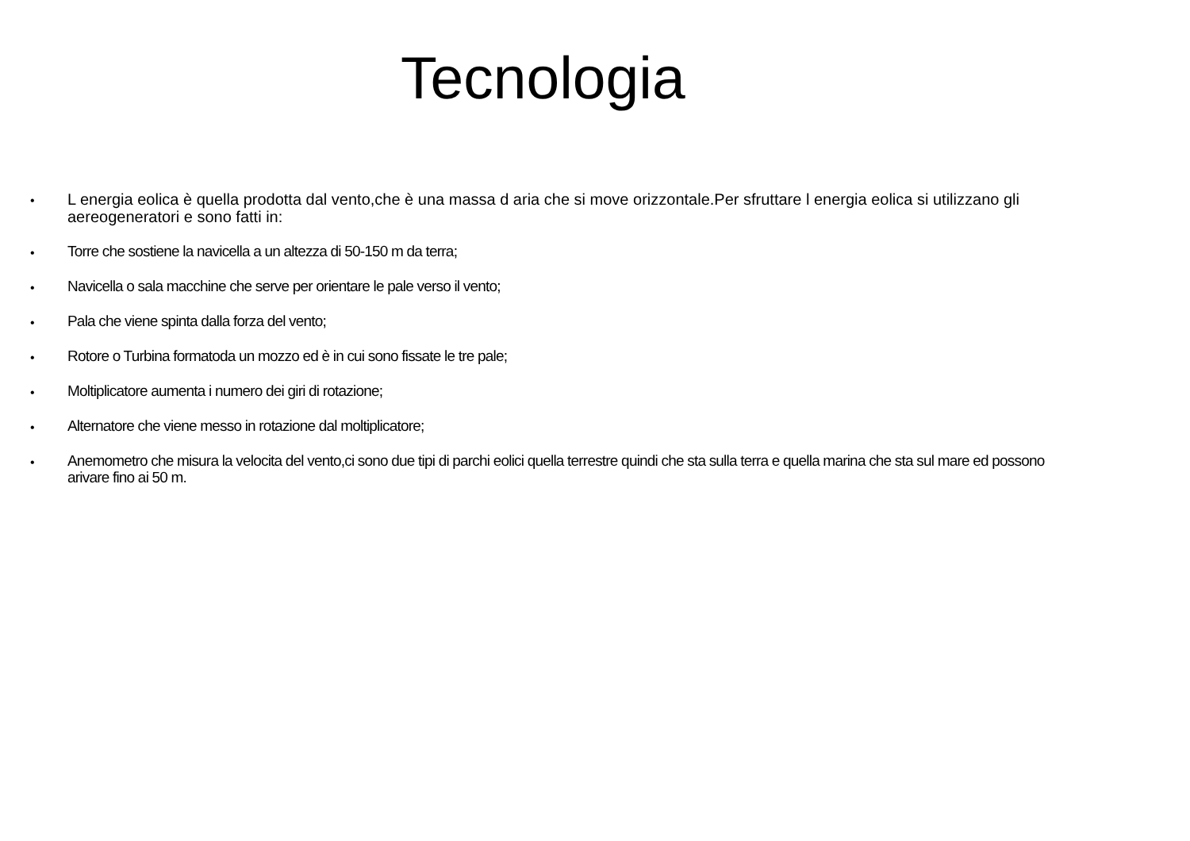Tecnologia
• L energia eolica è quella prodotta dal vento,che è una massa d aria che si move orizzontale.Per sfruttare l energia eolica si utilizzano gli aereogeneratori e sono fatti in:
• Torre che sostiene la navicella a un altezza di 50-150 m da terra;
• Navicella o sala macchine che serve per orientare le pale verso il vento;
• Pala che viene spinta dalla forza del vento;
• Rotore o Turbina formatoda un mozzo ed è in cui sono fissate le tre pale;
• Moltiplicatore aumenta i numero dei giri di rotazione;
• Alternatore che viene messo in rotazione dal moltiplicatore;
• Anemometro che misura la velocita del vento,ci sono due tipi di parchi eolici quella terrestre quindi che sta sulla terra e quella marina che sta sul mare ed possono arivare fino ai 50 m.